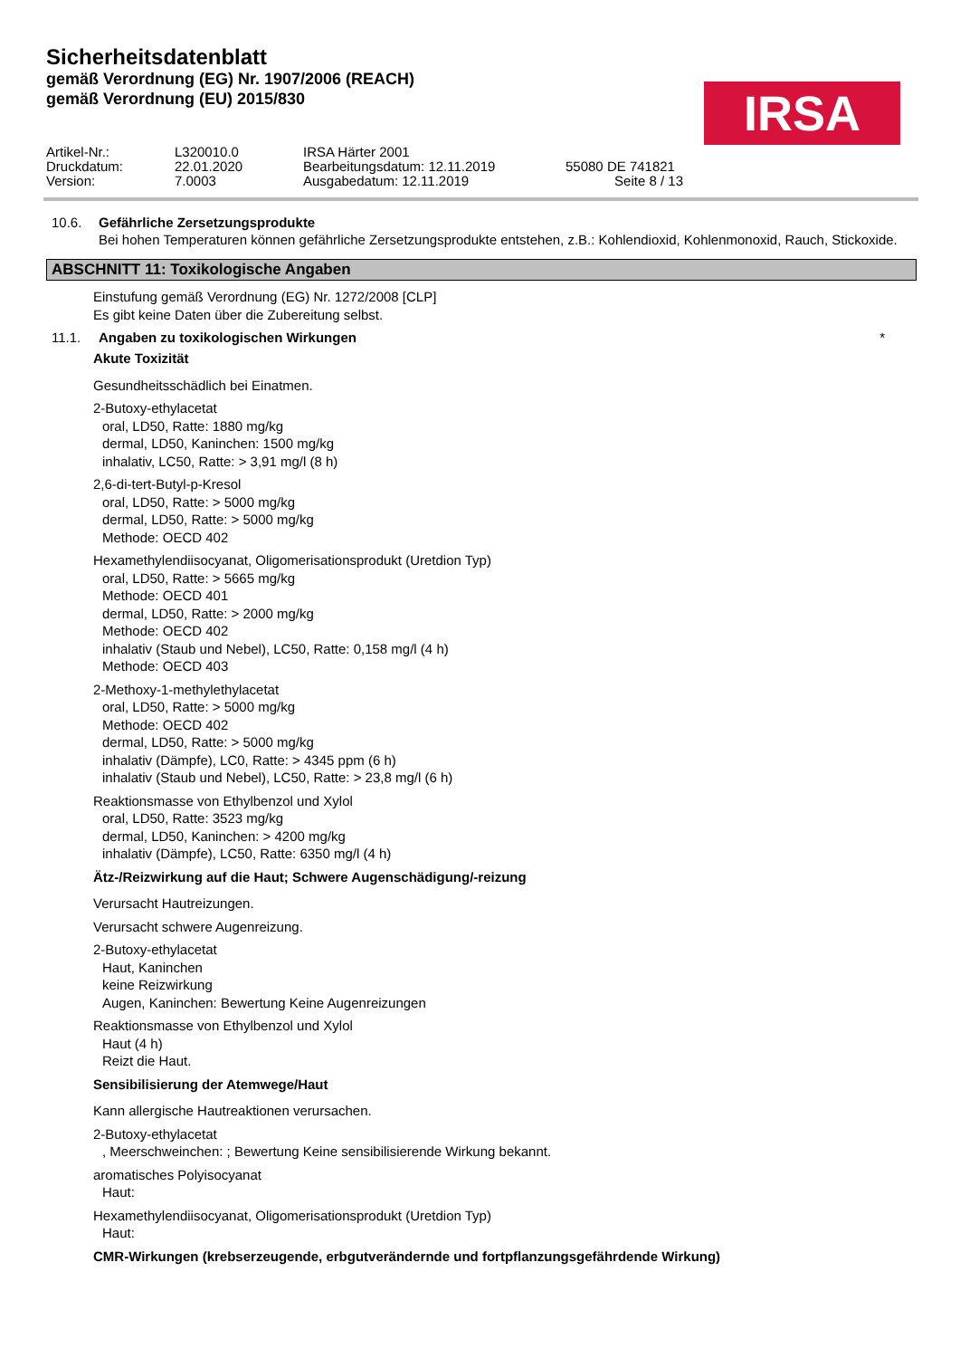Sicherheitsdatenblatt
gemäß Verordnung (EG) Nr. 1907/2006 (REACH)
gemäß Verordnung (EU) 2015/830
IRSA
Artikel-Nr.:
L320010.0
IRSA Härter 2001
Druckdatum:
22.01.2020
Bearbeitungsdatum: 12.11.2019
55080 DE 741821
Version:
7.0003
Ausgabedatum: 12.11.2019
Seite 8 / 13
10.6. Gefährliche Zersetzungsprodukte
Bei hohen Temperaturen können gefährliche Zersetzungsprodukte entstehen, z.B.: Kohlendioxid, Kohlenmonoxid, Rauch, Stickoxide.
ABSCHNITT 11: Toxikologische Angaben
Einstufung gemäß Verordnung (EG) Nr. 1272/2008 [CLP]
Es gibt keine Daten über die Zubereitung selbst.
11.1. Angaben zu toxikologischen Wirkungen *
Akute Toxizität
Gesundheitsschädlich bei Einatmen.
2-Butoxy-ethylacetat
oral, LD50, Ratte: 1880 mg/kg
dermal, LD50, Kaninchen: 1500 mg/kg
inhalativ, LC50, Ratte: > 3,91 mg/l (8 h)
2,6-di-tert-Butyl-p-Kresol
oral, LD50, Ratte: > 5000 mg/kg
dermal, LD50, Ratte: > 5000 mg/kg
Methode: OECD 402
Hexamethylendiisocyanat, Oligomerisationsprodukt (Uretdion Typ)
oral, LD50, Ratte: > 5665 mg/kg
Methode: OECD 401
dermal, LD50, Ratte: > 2000 mg/kg
Methode: OECD 402
inhalativ (Staub und Nebel), LC50, Ratte: 0,158 mg/l (4 h)
Methode: OECD 403
2-Methoxy-1-methylethylacetat
oral, LD50, Ratte: > 5000 mg/kg
Methode: OECD 402
dermal, LD50, Ratte: > 5000 mg/kg
inhalativ (Dämpfe), LC0, Ratte: > 4345 ppm (6 h)
inhalativ (Staub und Nebel), LC50, Ratte: > 23,8 mg/l (6 h)
Reaktionsmasse von Ethylbenzol und Xylol
oral, LD50, Ratte: 3523 mg/kg
dermal, LD50, Kaninchen: > 4200 mg/kg
inhalativ (Dämpfe), LC50, Ratte: 6350 mg/l (4 h)
Ätz-/Reizwirkung auf die Haut; Schwere Augenschädigung/-reizung
Verursacht Hautreizungen.
Verursacht schwere Augenreizung.
2-Butoxy-ethylacetat
Haut, Kaninchen
keine Reizwirkung
Augen, Kaninchen: Bewertung Keine Augenreizungen
Reaktionsmasse von Ethylbenzol und Xylol
Haut (4 h)
Reizt die Haut.
Sensibilisierung der Atemwege/Haut
Kann allergische Hautreaktionen verursachen.
2-Butoxy-ethylacetat
, Meerschweinchen: ; Bewertung Keine sensibilisierende Wirkung bekannt.
aromatisches Polyisocyanat
Haut:
Hexamethylendiisocyanat, Oligomerisationsprodukt (Uretdion Typ)
Haut:
CMR-Wirkungen (krebserzeugende, erbgutverändernde und fortpflanzungsgefährdende Wirkung)